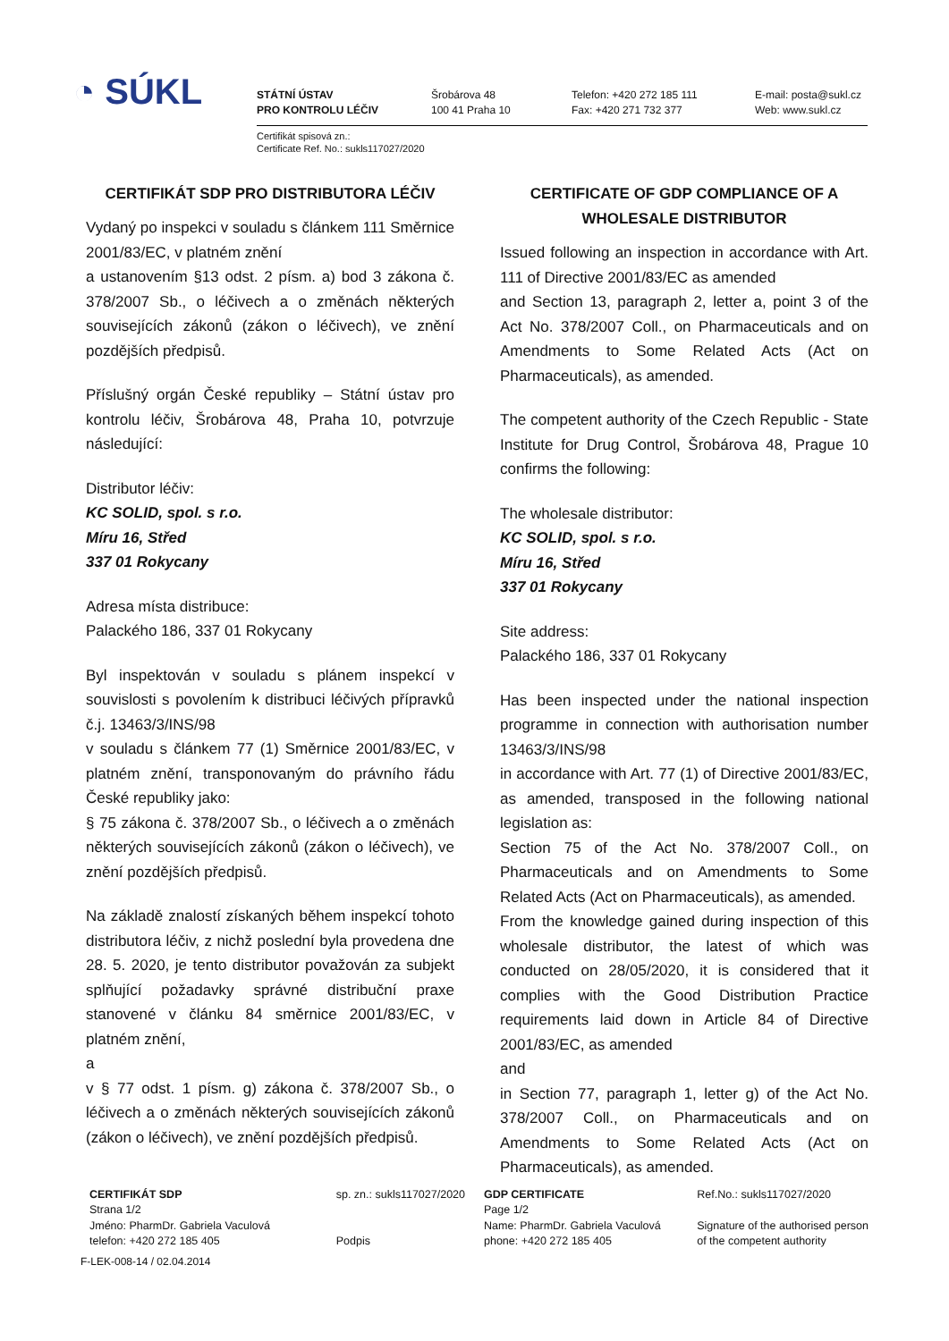◔ SÚKL
STÁTNÍ ÚSTAV
PRO KONTROLU LÉČIV
Šrobárova 48
100 41 Praha 10
Telefon: +420 272 185 111
Fax: +420 271 732 377
E-mail: posta@sukl.cz
Web: www.sukl.cz
Certifikát spisová zn.:
Certificate Ref. No.: sukls117027/2020
CERTIFIKÁT SDP PRO DISTRIBUTORA LÉČIV
Vydaný po inspekci v souladu s článkem 111 Směrnice 2001/83/EC, v platném znění
a ustanovením §13 odst. 2 písm. a) bod 3 zákona č. 378/2007 Sb., o léčivech a o změnách některých souvisejících zákonů (zákon o léčivech), ve znění pozdějších předpisů.
Příslušný orgán České republiky – Státní ústav pro kontrolu léčiv, Šrobárova 48, Praha 10, potvrzuje následující:
Distributor léčiv:
KC SOLID, spol. s r.o.
Míru 16, Střed
337 01 Rokycany
Adresa místa distribuce:
Palackého 186, 337 01 Rokycany
Byl inspektován v souladu s plánem inspekcí v souvislosti s povolením k distribuci léčivých přípravků č.j. 13463/3/INS/98
v souladu s článkem 77 (1) Směrnice 2001/83/EC, v platném znění, transponovaným do právního řádu České republiky jako:
§ 75 zákona č. 378/2007 Sb., o léčivech a o změnách některých souvisejících zákonů (zákon o léčivech), ve znění pozdějších předpisů.
Na základě znalostí získaných během inspekcí tohoto distributora léčiv, z nichž poslední byla provedena dne 28. 5. 2020, je tento distributor považován za subjekt splňující požadavky správné distribuční praxe stanovené v článku 84 směrnice 2001/83/EC, v platném znění,
a
v § 77 odst. 1 písm. g) zákona č. 378/2007 Sb., o léčivech a o změnách některých souvisejících zákonů (zákon o léčivech), ve znění pozdějších předpisů.
CERTIFICATE OF GDP COMPLIANCE OF A WHOLESALE DISTRIBUTOR
Issued following an inspection in accordance with Art. 111 of Directive 2001/83/EC as amended
and Section 13, paragraph 2, letter a, point 3 of the Act No. 378/2007 Coll., on Pharmaceuticals and on Amendments to Some Related Acts (Act on Pharmaceuticals), as amended.
The competent authority of the Czech Republic - State Institute for Drug Control, Šrobárova 48, Prague 10 confirms the following:
The wholesale distributor:
KC SOLID, spol. s r.o.
Míru 16, Střed
337 01 Rokycany
Site address:
Palackého 186, 337 01 Rokycany
Has been inspected under the national inspection programme in connection with authorisation number 13463/3/INS/98
in accordance with Art. 77 (1) of Directive 2001/83/EC, as amended, transposed in the following national legislation as:
Section 75 of the Act No. 378/2007 Coll., on Pharmaceuticals and on Amendments to Some Related Acts (Act on Pharmaceuticals), as amended.
From the knowledge gained during inspection of this wholesale distributor, the latest of which was conducted on 28/05/2020, it is considered that it complies with the Good Distribution Practice requirements laid down in Article 84 of Directive 2001/83/EC, as amended
and
in Section 77, paragraph 1, letter g) of the Act No. 378/2007 Coll., on Pharmaceuticals and on Amendments to Some Related Acts (Act on Pharmaceuticals), as amended.
CERTIFIKÁT SDP
Strana 1/2
Jméno: PharmDr. Gabriela Vaculová
telefon: +420 272 185 405
sp. zn.: sukls117027/2020
Podpis
GDP CERTIFICATE
Page 1/2
Name: PharmDr. Gabriela Vaculová
phone: +420 272 185 405
Ref.No.: sukls117027/2020
Signature of the authorised person
of the competent authority
F-LEK-008-14 / 02.04.2014